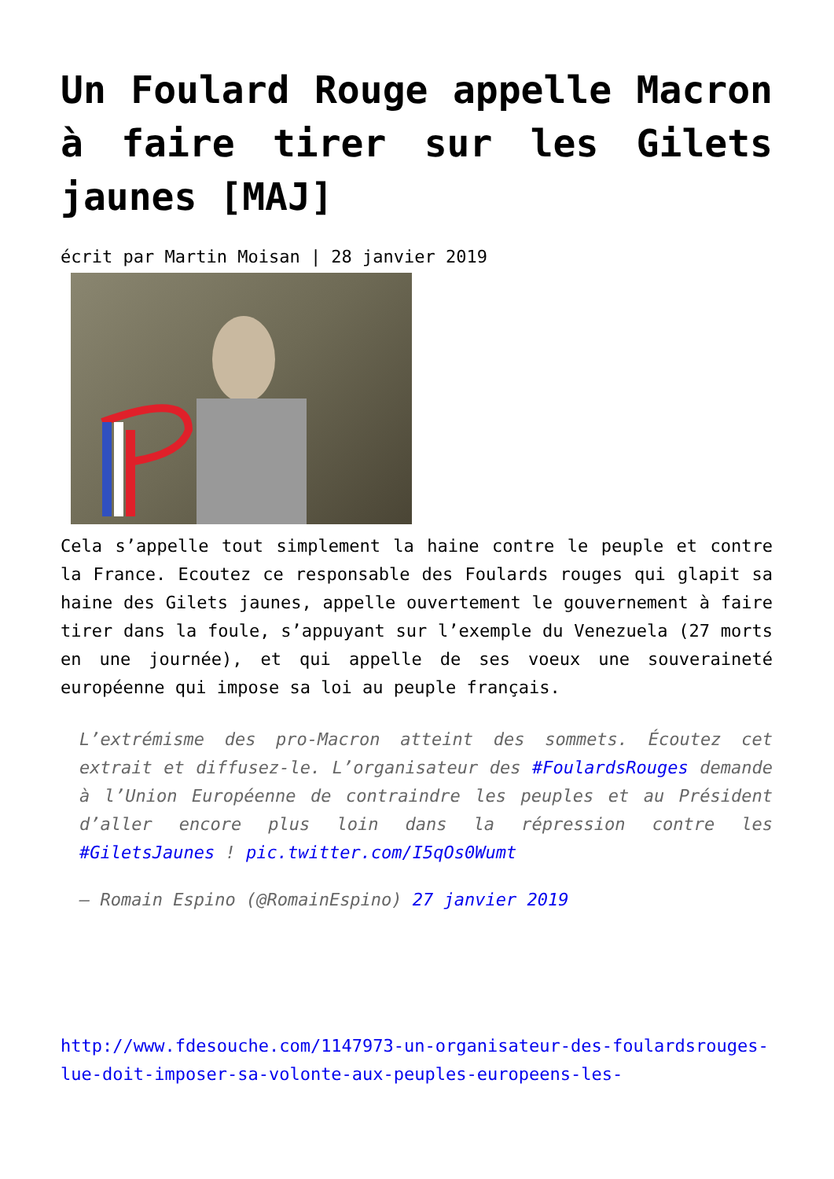Un Foulard Rouge appelle Macron à faire tirer sur les Gilets jaunes [MAJ]
écrit par Martin Moisan | 28 janvier 2019
Cela s’appelle tout simplement la haine contre le peuple et contre la France. Ecoutez ce responsable des Foulards rouges qui glapit sa haine des Gilets jaunes, appelle ouvertement le gouvernement à faire tirer dans la foule, s’appuyant sur l’exemple du Venezuela (27 morts en une journée), et qui appelle de ses voeux une souveraineté européenne qui impose sa loi au peuple français.
L’extrémisme des pro-Macron atteint des sommets. Écoutez cet extrait et diffusez-le. L’organisateur des #FoulardsRouges demande à l’Union Européenne de contraindre les peuples et au Président d’aller encore plus loin dans la répression contre les #GiletsJaunes ! pic.twitter.com/I5qOs0Wumt
— Romain Espino (@RomainEspino) 27 janvier 2019
http://www.fdesouche.com/1147973-un-organisateur-des-foulardsrouges-lue-doit-imposer-sa-volonte-aux-peuples-europeens-les-